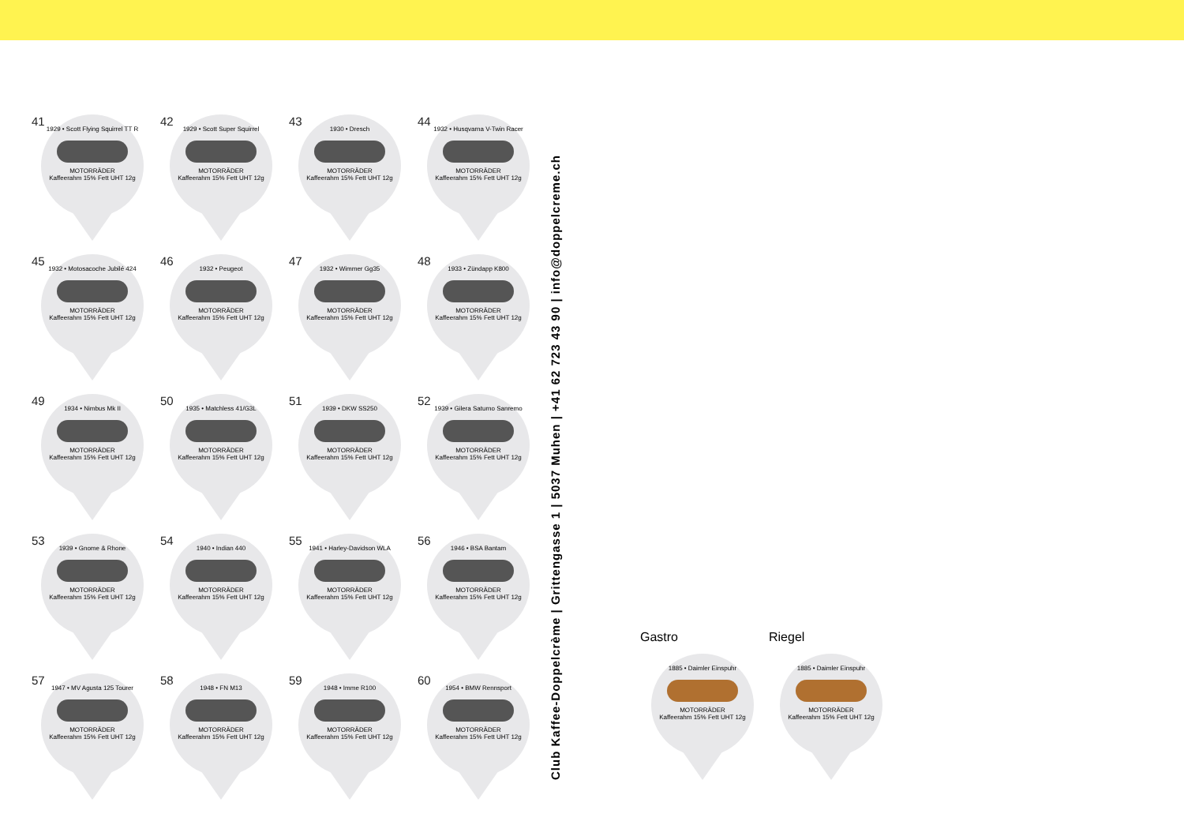41
1929 • Scott Flying Squirrel TT R
MOTORRÄDER
Kaffeerahm 15% Fett UHT 12g
42
1929 • Scott Super Squirrel
MOTORRÄDER
Kaffeerahm 15% Fett UHT 12g
43
1930 • Dresch
MOTORRÄDER
Kaffeerahm 15% Fett UHT 12g
44
1932 • Husqvarna V-Twin Racer
MOTORRÄDER
Kaffeerahm 15% Fett UHT 12g
45
1932 • Motosacoche Jubilé 424
MOTORRÄDER
Kaffeerahm 15% Fett UHT 12g
46
1932 • Peugeot
MOTORRÄDER
Kaffeerahm 15% Fett UHT 12g
47
1932 • Wimmer Gg35
MOTORRÄDER
Kaffeerahm 15% Fett UHT 12g
48
1933 • Zündapp K800
MOTORRÄDER
Kaffeerahm 15% Fett UHT 12g
49
1934 • Nimbus Mk II
MOTORRÄDER
Kaffeerahm 15% Fett UHT 12g
50
1935 • Matchless 41/G3L
MOTORRÄDER
Kaffeerahm 15% Fett UHT 12g
51
1939 • DKW SS250
MOTORRÄDER
Kaffeerahm 15% Fett UHT 12g
52
1939 • Gilera Saturno Sanremo
MOTORRÄDER
Kaffeerahm 15% Fett UHT 12g
53
1939 • Gnome & Rhone
MOTORRÄDER
Kaffeerahm 15% Fett UHT 12g
54
1940 • Indian 440
MOTORRÄDER
Kaffeerahm 15% Fett UHT 12g
55
1941 • Harley-Davidson WLA
MOTORRÄDER
Kaffeerahm 15% Fett UHT 12g
56
1946 • BSA Bantam
MOTORRÄDER
Kaffeerahm 15% Fett UHT 12g
57
1947 • MV Agusta 125 Tourer
MOTORRÄDER
Kaffeerahm 15% Fett UHT 12g
58
1948 • FN M13
MOTORRÄDER
Kaffeerahm 15% Fett UHT 12g
59
1948 • Imme R100
MOTORRÄDER
Kaffeerahm 15% Fett UHT 12g
60
1954 • BMW Rennsport
MOTORRÄDER
Kaffeerahm 15% Fett UHT 12g
Club Kaffee-Doppelcrème | Grittengasse 1 | 5037 Muhen | +41 62 723 43 90 | info@doppelcreme.ch
Gastro
1885 • Daimler Einspuhr
MOTORRÄDER
Kaffeerahm 15% Fett UHT 12g
Riegel
1885 • Daimler Einspuhr
MOTORRÄDER
Kaffeerahm 15% Fett UHT 12g